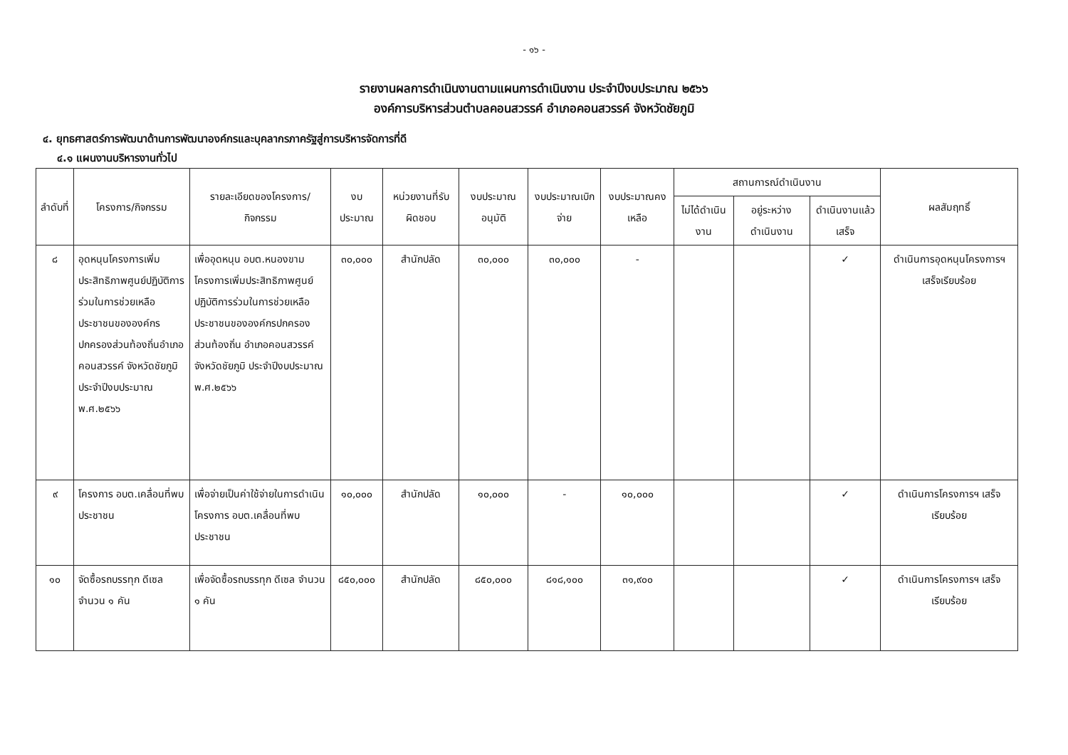- ๑๖ -
รายงานผลการดำเนินงานตามแผนการดำเนินงาน ประจำปีงบประมาณ ๒๕๖๖
องค์การบริหารส่วนตำบลคอนสวรรค์ อำเภอคอนสวรรค์ จังหวัดชัยภูมิ
๔. ยุทธศาสตร์การพัฒนาด้านการพัฒนาองค์กรและบุคลากรภาครัฐสู่การบริหารจัดการที่ดี
๔.๑ แผนงานบริหารงานทั่วไป
| ลำดับที่ | โครงการ/กิจกรรม | รายละเอียดของโครงการ/กิจกรรม | งบประมาณ | หน่วยงานที่รับผิดชอบ | งบประมาณอนุมัติ | งบประมาณเบิกจ่าย | งบประมาณคงเหลือ | สถานการณ์ดำเนินงาน | | | ผลสัมฤทธิ์ |
| --- | --- | --- | --- | --- | --- | --- | --- | --- | --- | --- | --- |
| | | | | | | | | ไม่ได้ดำเนินงาน | อยู่ระหว่างดำเนินงาน | ดำเนินงานแล้วเสร็จ | |
| ๘ | อุดหนุนโครงการเพิ่มประสิทธิภาพศูนย์ปฏิบัติการร่วมในการช่วยเหลือประชาชนขององค์กรปกครองส่วนท้องถิ่นอำเภอคอนสวรรค์ จังหวัดชัยภูมิ ประจำปีงบประมาณ พ.ศ.๒๕๖๖ | เพื่ออุดหนุน อบต.หนองขาม โครงการเพิ่มประสิทธิภาพศูนย์ปฏิบัติการร่วมในการช่วยเหลือประชาชนขององค์กรปกครองส่วนท้องถิ่น อำเภอคอนสวรรค์ จังหวัดชัยภูมิ ประจำปีงบประมาณ พ.ศ.๒๕๖๖ | ๓๐,๐๐๐ | สำนักปลัด | ๓๐,๐๐๐ | ๓๐,๐๐๐ | - | | | ✓ | ดำเนินการอุดหนุนโครงการฯ เสร็จเรียบร้อย |
| ๙ | โครงการ อบต.เคลื่อนที่พบประชาชน | เพื่อจ่ายเป็นค่าใช้จ่ายในการดำเนินโครงการ อบต.เคลื่อนที่พบประชาชน | ๑๐,๐๐๐ | สำนักปลัด | ๑๐,๐๐๐ | - | ๑๐,๐๐๐ | | | ✓ | ดำเนินการโครงการฯ เสร็จเรียบร้อย |
| ๑๐ | จัดซื้อรถบรรทุก ดีเซล จำนวน ๑ คัน | เพื่อจัดซื้อรถบรรทุก ดีเซล จำนวน ๑ คัน | ๘๕๐,๐๐๐ | สำนักปลัด | ๘๕๐,๐๐๐ | ๘๑๘,๑๐๐ | ๓๑,๙๐๐ | | | ✓ | ดำเนินการโครงการฯ เสร็จเรียบร้อย |